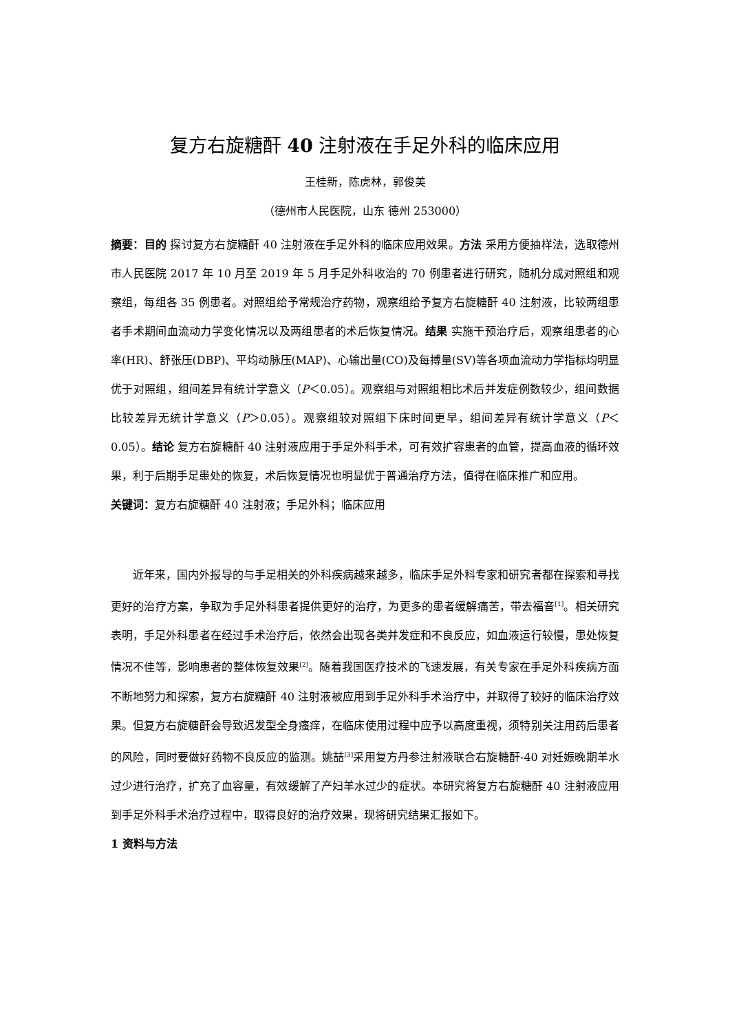复方右旋糖酐 40 注射液在手足外科的临床应用
王桂新，陈虎林，郭俊美
（德州市人民医院，山东 德州 253000）
摘要：目的 探讨复方右旋糖酐 40 注射液在手足外科的临床应用效果。方法 采用方便抽样法，选取德州市人民医院 2017 年 10 月至 2019 年 5 月手足外科收治的 70 例患者进行研究，随机分成对照组和观察组，每组各 35 例患者。对照组给予常规治疗药物，观察组给予复方右旋糖酐 40 注射液，比较两组患者手术期间血流动力学变化情况以及两组患者的术后恢复情况。结果 实施干预治疗后，观察组患者的心率(HR)、舒张压(DBP)、平均动脉压(MAP)、心输出量(CO)及每搏量(SV)等各项血流动力学指标均明显优于对照组，组间差异有统计学意义（P＜0.05）。观察组与对照组相比术后并发症例数较少，组间数据比较差异无统计学意义（P＞0.05）。观察组较对照组下床时间更早，组间差异有统计学意义（P＜0.05）。结论 复方右旋糖酐 40 注射液应用于手足外科手术，可有效扩容患者的血管，提高血液的循环效果，利于后期手足患处的恢复，术后恢复情况也明显优于普通治疗方法，值得在临床推广和应用。
关键词：复方右旋糖酐 40 注射液；手足外科；临床应用
近年来，国内外报导的与手足相关的外科疾病越来越多，临床手足外科专家和研究者都在探索和寻找更好的治疗方案，争取为手足外科患者提供更好的治疗，为更多的患者缓解痛苦，带去福音<sup>[1]</sup>。相关研究表明，手足外科患者在经过手术治疗后，依然会出现各类并发症和不良反应，如血液运行较慢，患处恢复情况不佳等，影响患者的整体恢复效果<sup>[2]</sup>。随着我国医疗技术的飞速发展，有关专家在手足外科疾病方面不断地努力和探索，复方右旋糖酐 40 注射液被应用到手足外科手术治疗中，并取得了较好的临床治疗效果。但复方右旋糖酐会导致迟发型全身瘙痒，在临床使用过程中应予以高度重视，须特别关注用药后患者的风险，同时要做好药物不良反应的监测。姚喆<sup>[3]</sup>采用复方丹参注射液联合右旋糖酐-40 对妊娠晚期羊水过少进行治疗，扩充了血容量，有效缓解了产妇羊水过少的症状。本研究将复方右旋糖酐 40 注射液应用到手足外科手术治疗过程中，取得良好的治疗效果，现将研究结果汇报如下。
1 资料与方法